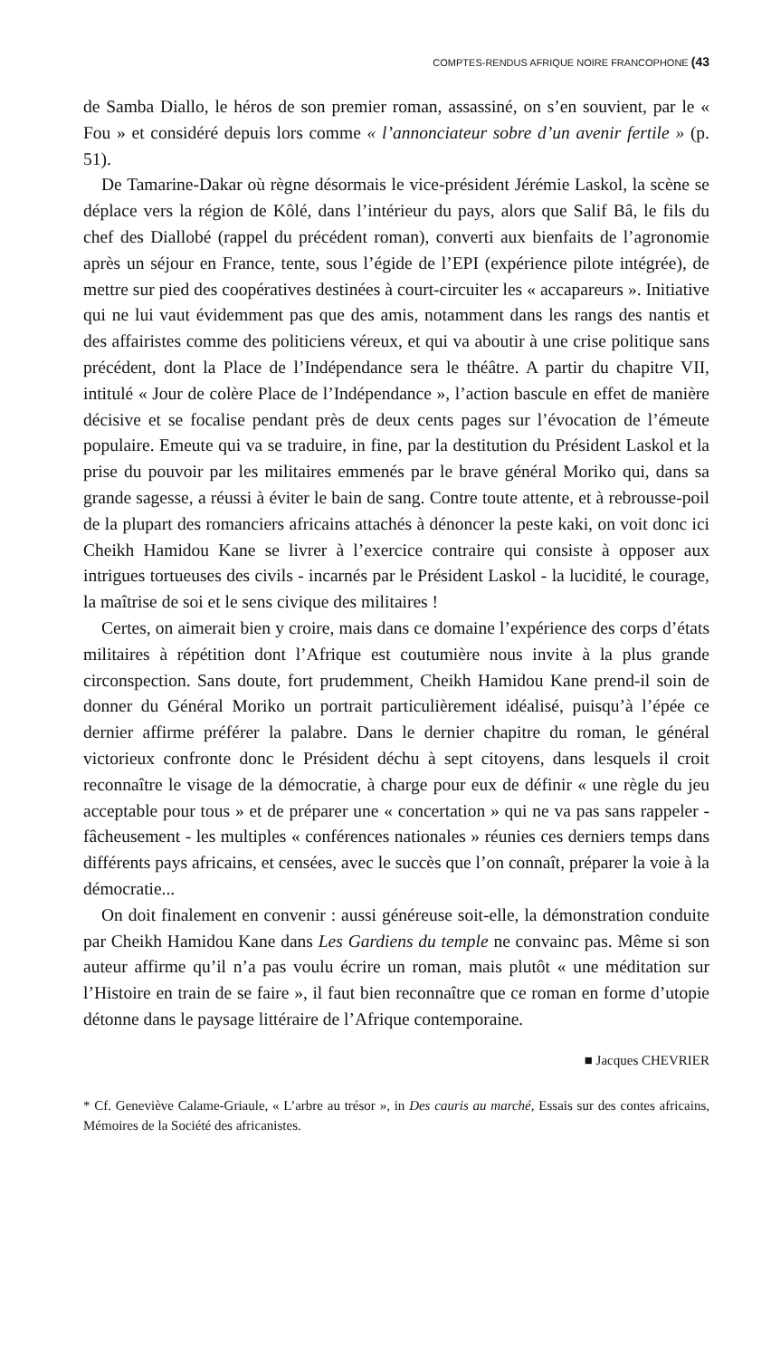COMPTES-RENDUS AFRIQUE NOIRE FRANCOPHONE (43
de Samba Diallo, le héros de son premier roman, assassiné, on s’en souvient, par le « Fou » et considéré depuis lors comme « l’annonciateur sobre d’un avenir fertile » (p. 51).
De Tamarine-Dakar où règne désormais le vice-président Jérémie Laskol, la scène se déplace vers la région de Kôlé, dans l’intérieur du pays, alors que Salif Bâ, le fils du chef des Diallobé (rappel du précédent roman), converti aux bienfaits de l’agronomie après un séjour en France, tente, sous l’égide de l’EPI (expérience pilote intégrée), de mettre sur pied des coopératives destinées à court-circuiter les « accapareurs ». Initiative qui ne lui vaut évidemment pas que des amis, notamment dans les rangs des nantis et des affairistes comme des politiciens véreux, et qui va aboutir à une crise politique sans précédent, dont la Place de l’Indépendance sera le théâtre. A partir du chapitre VII, intitulé « Jour de colère Place de l’Indépendance », l’action bascule en effet de manière décisive et se focalise pendant près de deux cents pages sur l’évocation de l’émeute populaire. Emeute qui va se traduire, in fine, par la destitution du Président Laskol et la prise du pouvoir par les militaires emmenés par le brave général Moriko qui, dans sa grande sagesse, a réussi à éviter le bain de sang. Contre toute attente, et à rebrousse-poil de la plupart des romanciers africains attachés à dénoncer la peste kaki, on voit donc ici Cheikh Hamidou Kane se livrer à l’exercice contraire qui consiste à opposer aux intrigues tortueuses des civils - incarnés par le Président Laskol - la lucidité, le courage, la maîtrise de soi et le sens civique des militaires !
Certes, on aimerait bien y croire, mais dans ce domaine l’expérience des corps d’états militaires à répétition dont l’Afrique est coutumière nous invite à la plus grande circonspection. Sans doute, fort prudemment, Cheikh Hamidou Kane prend-il soin de donner du Général Moriko un portrait particulièrement idéalisé, puisqu’à l’épée ce dernier affirme préférer la palabre. Dans le dernier chapitre du roman, le général victorieux confronte donc le Président déchu à sept citoyens, dans lesquels il croit reconnaître le visage de la démocratie, à charge pour eux de définir « une règle du jeu acceptable pour tous » et de préparer une « concertation » qui ne va pas sans rappeler - fâcheusement - les multiples « conférences nationales » réunies ces derniers temps dans différents pays africains, et censées, avec le succès que l’on connaît, préparer la voie à la démocratie...
On doit finalement en convenir : aussi généreuse soit-elle, la démonstration conduite par Cheikh Hamidou Kane dans Les Gardiens du temple ne convainc pas. Même si son auteur affirme qu’il n’a pas voulu écrire un roman, mais plutôt « une méditation sur l’Histoire en train de se faire », il faut bien reconnaître que ce roman en forme d’utopie détonne dans le paysage littéraire de l’Afrique contemporaine.
■ Jacques CHEVRIER
* Cf. Geneviève Calame-Griaule, « L’arbre au trésor », in Des cauris au marché, Essais sur des contes africains, Mémoires de la Société des africanistes.